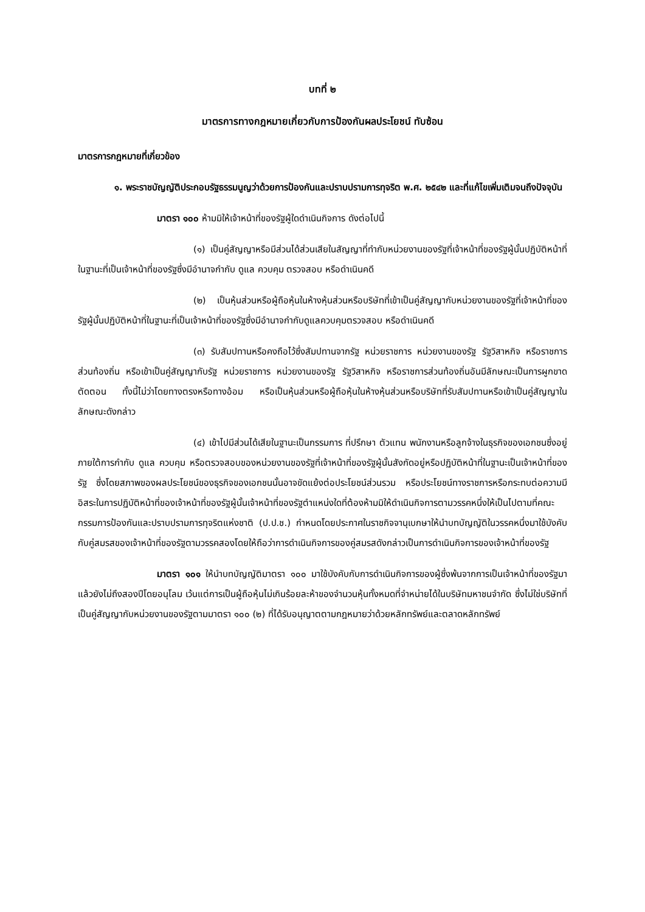บทที่ ๒
มาตรการทางกฎหมายเกี่ยวกับการป้องกันผลประโยชน์ ทับซ้อน
มาตรการกฎหมายที่เกี่ยวข้อง
๑. พระราชบัญญัติประกอบรัฐธรรมนูญว่าด้วยการป้องกันและปราบปรามการทุจริต พ.ศ. ๒๕๔๒ และที่แก้ไขเพิ่มเติมจนถึงปัจจุบัน
มาตรา ๑๐๐ ห้ามมิให้เจ้าหน้าที่ของรัฐผู้ใดดำเนินกิจการ ดังต่อไปนี้
(๑) เป็นคู่สัญญาหรือมีส่วนได้ส่วนเสียในสัญญาที่ทำกับหน่วยงานของรัฐที่เจ้าหน้าที่ของรัฐผู้นั้นปฏิบัติหน้าที่ในฐานะที่เป็นเจ้าหน้าที่ของรัฐซึ่งมีอำนาจกำกับ ดูแล ควบคุม ตรวจสอบ หรือดำเนินคดี
(๒) เป็นหุ้นส่วนหรือผู้ถือหุ้นในห้างหุ้นส่วนหรือบริษัทที่เข้าเป็นคู่สัญญากับหน่วยงานของรัฐที่เจ้าหน้าที่ของรัฐผู้นั้นปฏิบัติหน้าที่ในฐานะที่เป็นเจ้าหน้าที่ของรัฐซึ่งมีอำนาจกำกับดูแลควบคุมตรวจสอบ หรือดำเนินคดี
(๓) รับสัมปทานหรือคงถือไว้ซึ่งสัมปทานจากรัฐ หน่วยราชการ หน่วยงานของรัฐ รัฐวิสาหกิจ หรือราชการส่วนท้องถิ่น หรือเข้าเป็นคู่สัญญากับรัฐ หน่วยราชการ หน่วยงานของรัฐ รัฐวิสาหกิจ หรือราชการส่วนท้องถิ่นอันมีลักษณะเป็นการผูกขาดตัดตอน ทั้งนี้ไม่ว่าโดยทางตรงหรือทางอ้อม หรือเป็นหุ้นส่วนหรือผู้ถือหุ้นในห้างหุ้นส่วนหรือบริษัทที่รับสัมปทานหรือเข้าเป็นคู่สัญญาในลักษณะดังกล่าว
(๔) เข้าไปมีส่วนได้เสียในฐานะเป็นกรรมการ ที่ปรึกษา ตัวแทน พนักงานหรือลูกจ้างในธุรกิจของเอกชนซึ่งอยู่ภายใต้การกำกับ ดูแล ควบคุม หรือตรวจสอบของหน่วยงานของรัฐที่เจ้าหน้าที่ของรัฐผู้นั้นสังกัดอยู่หรือปฏิบัติหน้าที่ในฐานะเป็นเจ้าหน้าที่ของรัฐ ซึ่งโดยสภาพของผลประโยชน์ของธุรกิจของเอกชนนั้นอาจขัดแย้งต่อประโยชน์ส่วนรวม หรือประโยชน์ทางราชการหรือกระทบต่อความมีอิสระในการปฏิบัติหน้าที่ของเจ้าหน้าที่ของรัฐผู้นั้นเจ้าหน้าที่ของรัฐตำแหน่งใดที่ต้องห้ามมิให้ดำเนินกิจการตามวรรคหนึ่งให้เป็นไปตามที่คณะกรรมการป้องกันและปราบปรามการทุจริตแห่งชาติ (ป.ป.ช.) กำหนดโดยประกาศในราชกิจจานุเบกษาให้นำบทบัญญัติในวรรคหนึ่งมาใช้บังคับกับคู่สมรสของเจ้าหน้าที่ของรัฐตามวรรคสองโดยให้ถือว่าการดำเนินกิจการของคู่สมรสดังกล่าวเป็นการดำเนินกิจการของเจ้าหน้าที่ของรัฐ
มาตรา ๑๐๑ ให้นำบทบัญญัติมาตรา ๑๐๐ มาใช้บังคับกับการดำเนินกิจการของผู้ซึ่งพ้นจากการเป็นเจ้าหน้าที่ของรัฐมาแล้วยังไม่ถึงสองปีโดยอนุโลม เว้นแต่การเป็นผู้ถือหุ้นไม่เกินร้อยละห้าของจำนวนหุ้นทั้งหมดที่จำหน่ายได้ในบริษัทมหาชนจำกัด ซึ่งไม่ใช่บริษัทที่เป็นคู่สัญญากับหน่วยงานของรัฐตามมาตรา ๑๐๐ (๒) ที่ได้รับอนุญาตตามกฎหมายว่าด้วยหลักทรัพย์และตลาดหลักทรัพย์